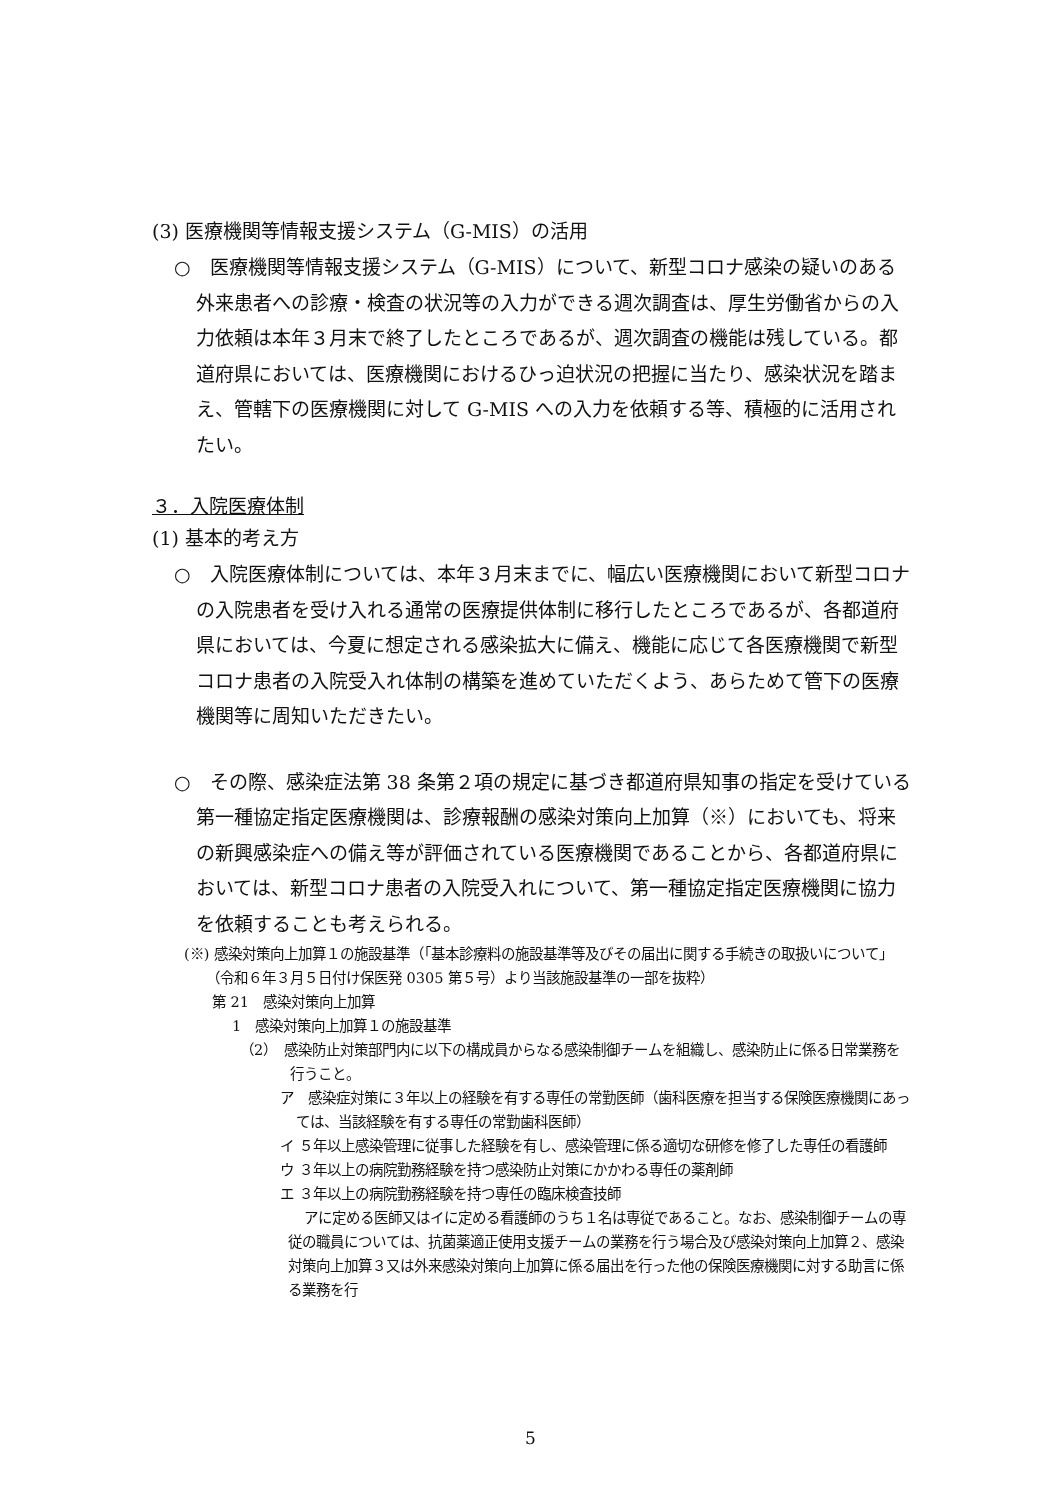(3) 医療機関等情報支援システム（G-MIS）の活用
○　医療機関等情報支援システム（G-MIS）について、新型コロナ感染の疑いのある外来患者への診療・検査の状況等の入力ができる週次調査は、厚生労働省からの入力依頼は本年３月末で終了したところであるが、週次調査の機能は残している。都道府県においては、医療機関におけるひっ迫状況の把握に当たり、感染状況を踏まえ、管轄下の医療機関に対して G-MIS への入力を依頼する等、積極的に活用されたい。
３．入院医療体制
(1) 基本的考え方
○　入院医療体制については、本年３月末までに、幅広い医療機関において新型コロナの入院患者を受け入れる通常の医療提供体制に移行したところであるが、各都道府県においては、今夏に想定される感染拡大に備え、機能に応じて各医療機関で新型コロナ患者の入院受入れ体制の構築を進めていただくよう、あらためて管下の医療機関等に周知いただきたい。
○　その際、感染症法第 38 条第２項の規定に基づき都道府県知事の指定を受けている第一種協定指定医療機関は、診療報酬の感染対策向上加算（※）においても、将来の新興感染症への備え等が評価されている医療機関であることから、各都道府県においては、新型コロナ患者の入院受入れについて、第一種協定指定医療機関に協力を依頼することも考えられる。
(※) 感染対策向上加算１の施設基準（「基本診療料の施設基準等及びその届出に関する手続きの取扱いについて」（令和６年３月５日付け保医発 0305 第５号）より当該施設基準の一部を抜粋）
第 21　感染対策向上加算
1　感染対策向上加算１の施設基準
（2）　感染防止対策部門内に以下の構成員からなる感染制御チームを組織し、感染防止に係る日常業務を行うこと。
ア　感染症対策に３年以上の経験を有する専任の常勤医師（歯科医療を担当する保険医療機関にあっては、当該経験を有する専任の常勤歯科医師）
イ ５年以上感染管理に従事した経験を有し、感染管理に係る適切な研修を修了した専任の看護師
ウ ３年以上の病院勤務経験を持つ感染防止対策にかかわる専任の薬剤師
エ ３年以上の病院勤務経験を持つ専任の臨床検査技師
アに定める医師又はイに定める看護師のうち１名は専従であること。なお、感染制御チームの専従の職員については、抗菌薬適正使用支援チームの業務を行う場合及び感染対策向上加算２、感染対策向上加算３又は外来感染対策向上加算に係る届出を行った他の保険医療機関に対する助言に係る業務を行
5